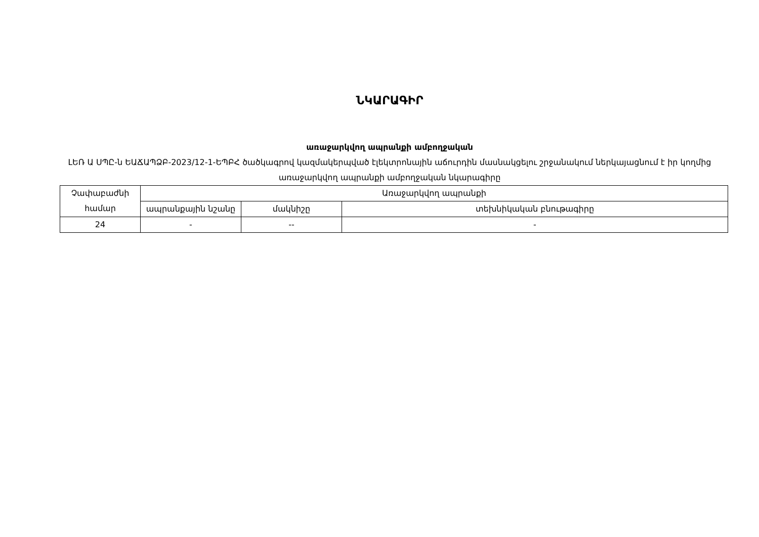ՆԿԱՐԱԳԻՐ
առաջարկվող ապրանքի ամբողջական
ԼԵՌ Ա ՍՊԸ-ն ԵԱՃԱՊՁԲ-2023/12-1-ԵՊԲՀ ծածկագրով կազմակերպված էլեկտրոնային աճուրդին մասնակցելու շրջանակում ներկայացնում է իր կողմից առաջարկվող ապրանքի ամբողջական նկարագիրը
| Չափաբաժնի համար | Առաջարկվող ապրանքի | | |
| --- | --- | --- | --- |
| | ապրանքային նշանը | մակնիշը | տեխնիկական բնութագիրը |
| 24 | - | -- | - |